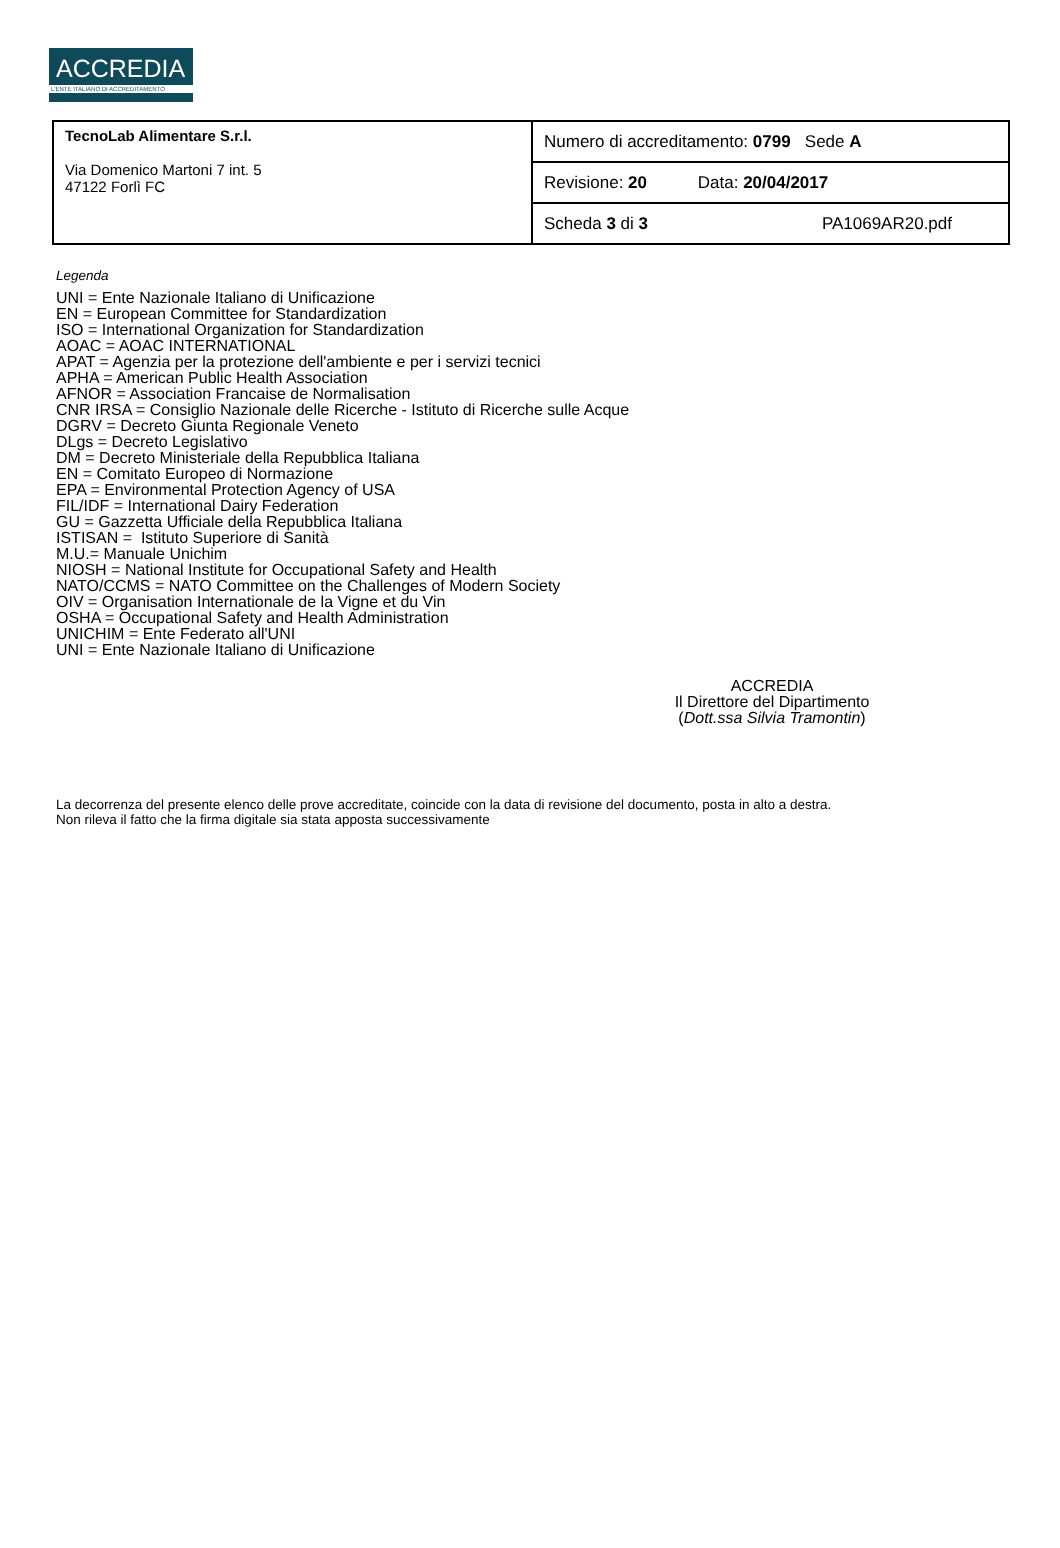ACCREDIA
L'ENTE ITALIANO DI ACCREDITAMENTO
| TecnoLab Alimentare S.r.l. Via Domenico Martoni 7 int. 5 47122 Forlì FC | Numero di accreditamento: 0799 Sede A |
| | Revisione: 20 Data: 20/04/2017 |
| | Scheda 3 di 3 PA1069AR20.pdf |
Legenda
UNI = Ente Nazionale Italiano di Unificazione
EN = European Committee for Standardization
ISO = International Organization for Standardization
AOAC = AOAC INTERNATIONAL
APAT = Agenzia per la protezione dell'ambiente e per i servizi tecnici
APHA = American Public Health Association
AFNOR = Association Francaise de Normalisation
CNR IRSA = Consiglio Nazionale delle Ricerche - Istituto di Ricerche sulle Acque
DGRV = Decreto Giunta Regionale Veneto
DLgs = Decreto Legislativo
DM = Decreto Ministeriale della Repubblica Italiana
EN = Comitato Europeo di Normazione
EPA = Environmental Protection Agency of USA
FIL/IDF = International Dairy Federation
GU = Gazzetta Ufficiale della Repubblica Italiana
ISTISAN = Istituto Superiore di Sanità
M.U.= Manuale Unichim
NIOSH = National Institute for Occupational Safety and Health
NATO/CCMS = NATO Committee on the Challenges of Modern Society
OIV = Organisation Internationale de la Vigne et du Vin
OSHA = Occupational Safety and Health Administration
UNICHIM = Ente Federato all'UNI
UNI = Ente Nazionale Italiano di Unificazione
ACCREDIA
Il Direttore del Dipartimento
(Dott.ssa Silvia Tramontin)
La decorrenza del presente elenco delle prove accreditate, coincide con la data di revisione del documento, posta in alto a destra.
Non rileva il fatto che la firma digitale sia stata apposta successivamente